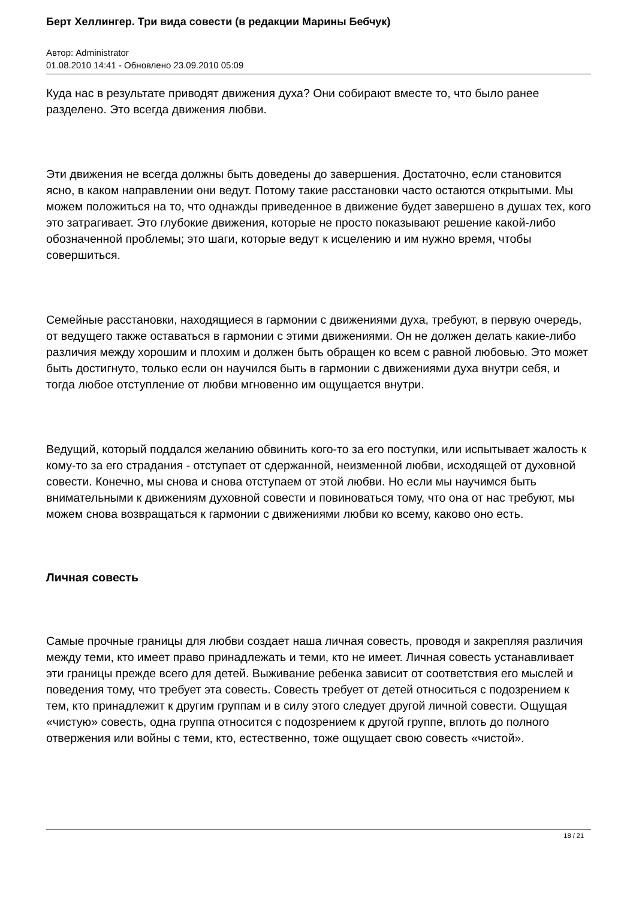Берт Хеллингер. Три вида совести (в редакции Марины Бебчук)
Автор: Administrator
01.08.2010 14:41 - Обновлено 23.09.2010 05:09
Куда нас в результате приводят движения духа? Они собирают вместе то, что было ранее разделено. Это всегда движения любви.
Эти движения не всегда должны быть доведены до завершения. Достаточно, если становится ясно, в каком направлении они ведут. Потому такие расстановки часто остаются открытыми. Мы можем положиться на то, что однажды приведенное в движение будет завершено в душах тех, кого это затрагивает. Это глубокие движения, которые не просто показывают решение какой-либо обозначенной проблемы; это шаги, которые ведут к исцелению и им нужно время, чтобы совершиться.
Семейные расстановки, находящиеся в гармонии с движениями духа, требуют, в первую очередь, от ведущего также оставаться в гармонии с этими движениями. Он не должен делать какие-либо различия между хорошим и плохим и должен быть обращен ко всем с равной любовью. Это может быть достигнуто, только если он научился быть в гармонии с движениями духа внутри себя, и тогда любое отступление от любви мгновенно им ощущается внутри.
Ведущий, который поддался желанию обвинить кого-то за его поступки, или испытывает жалость к кому-то за его страдания - отступает от сдержанной, неизменной любви, исходящей от духовной совести. Конечно, мы снова и снова отступаем от этой любви. Но если мы научимся быть внимательными к движениям духовной совести и повиноваться тому, что она от нас требуют, мы можем снова возвращаться к гармонии с движениями любви ко всему, каково оно есть.
Личная совесть
Самые прочные границы для любви создает наша личная совесть, проводя и закрепляя различия между теми, кто имеет право принадлежать и теми, кто не имеет. Личная совесть устанавливает эти границы прежде всего для детей. Выживание ребенка зависит от соответствия его мыслей и поведения тому, что требует эта совесть. Совесть требует от детей относиться с подозрением к тем, кто принадлежит к другим группам и в силу этого следует другой личной совести. Ощущая «чистую» совесть, одна группа относится с подозрением к другой группе, вплоть до полного отвержения или войны с теми, кто, естественно, тоже ощущает свою совесть «чистой».
18 / 21